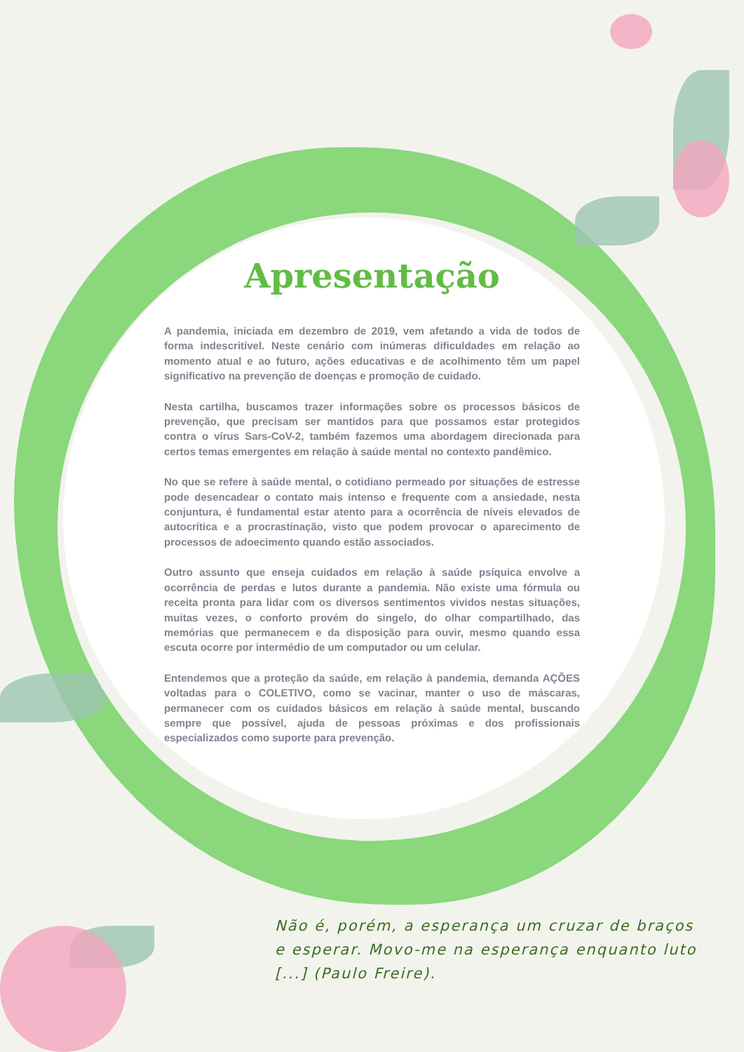Apresentação
A pandemia, iniciada em dezembro de 2019, vem afetando a vida de todos de forma indescritível. Neste cenário com inúmeras dificuldades em relação ao momento atual e ao futuro, ações educativas e de acolhimento têm um papel significativo na prevenção de doenças e promoção de cuidado.
Nesta cartilha, buscamos trazer informações sobre os processos básicos de prevenção, que precisam ser mantidos para que possamos estar protegidos contra o vírus Sars-CoV-2, também fazemos uma abordagem direcionada para certos temas emergentes em relação à saúde mental no contexto pandêmico.
No que se refere à saúde mental, o cotidiano permeado por situações de estresse pode desencadear o contato mais intenso e frequente com a ansiedade, nesta conjuntura, é fundamental estar atento para a ocorrência de níveis elevados de autocrítica e a procrastinação, visto que podem provocar o aparecimento de processos de adoecimento quando estão associados.
Outro assunto que enseja cuidados em relação à saúde psíquica envolve a ocorrência de perdas e lutos durante a pandemia. Não existe uma fórmula ou receita pronta para lidar com os diversos sentimentos vividos nestas situações, muitas vezes, o conforto provém do singelo, do olhar compartilhado, das memórias que permanecem e da disposição para ouvir, mesmo quando essa escuta ocorre por intermédio de um computador ou um celular.
Entendemos que a proteção da saúde, em relação à pandemia, demanda AÇÕES voltadas para o COLETIVO, como se vacinar, manter o uso de máscaras, permanecer com os cuidados básicos em relação à saúde mental, buscando sempre que possível, ajuda de pessoas próximas e dos profissionais especializados como suporte para prevenção.
Não é, porém, a esperança um cruzar de braços e esperar. Movo-me na esperança enquanto luto [...] (Paulo Freire).